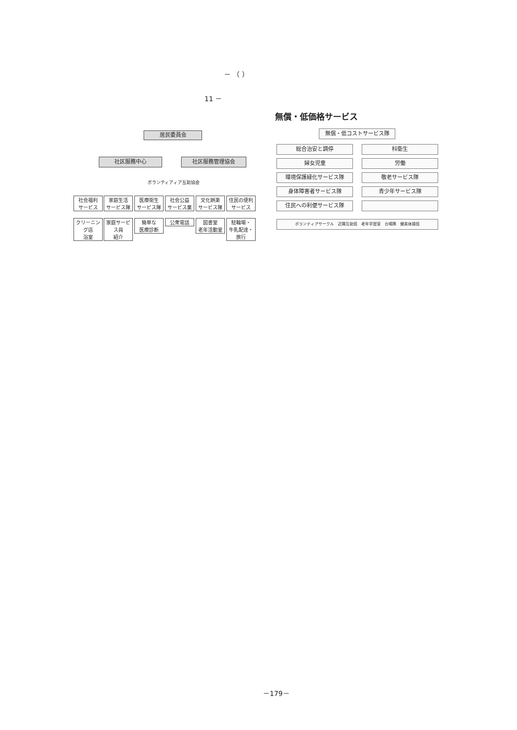－ （ ）
11 －
居民委員会
社区服務中心 社区服務管理協会
ボランティアィア互助協会
社会福利
サービス
家庭生活
サービス隊
医療衛生
サービス隊
社会公益
サービス業
文化娯楽
サービス隊
住民の便利
サービス
クリーニング店
浴室
家庭サービス員
紹介
簡単な
医療診断
公衆電話
図書室
老年活動室
駐輪場・
牛乳配達・旅行
無償・低価格サービス
無償・低コストサービス隊
総合治安と調停 科衛生
婦女児童 労働
環境保護緑化サービス隊 敬老サービス隊
身体障害者サービス隊 青少年サービス隊
住民への利便サービス隊
ボランティアサークル　近隣互助班　老年学習室　合唱隊　健美体操班
－179－